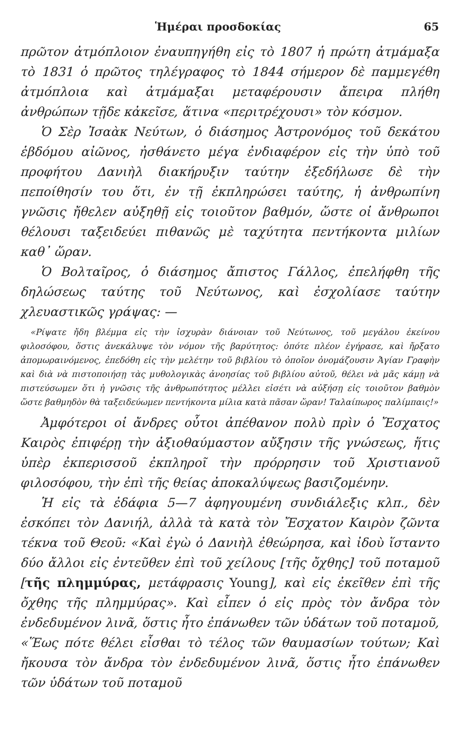Ἡμέραι προσδοκίας 65
πρῶτον ἀτμόπλοιον ἐναυπηγήθη εἰς τὸ 1807 ἡ πρώτη ἀτμάμαξα τὸ 1831 ὁ πρῶτος τηλέγραφος τὸ 1844 σήμερον δὲ παμμεγέθη ἀτμόπλοια καὶ ἀτμάμαξαι μεταφέρουσιν ἄπειρα πλήθη ἀνθρώπων τῇδε κἀκεῖσε, ἅτινα «περιτρέχουσι» τὸν κόσμον.
Ὁ Σὲρ Ἰσαὰκ Νεύτων, ὁ διάσημος Ἀστρονόμος τοῦ δεκάτου ἑβδόμου αἰῶνος, ἠσθάνετο μέγα ἐνδιαφέρον εἰς τὴν ὑπὸ τοῦ προφήτου Δανιὴλ διακήρυξιν ταύτην ἐξεδήλωσε δὲ τὴν πεποίθησίν του ὅτι, ἐν τῇ ἐκπληρώσει ταύτης, ἡ ἀνθρωπίνη γνῶσις ἤθελεν αὐξηθῇ εἰς τοιοῦτον βαθμόν, ὥστε οἱ ἄνθρωποι θέλουσι ταξειδεύει πιθανῶς μὲ ταχύτητα πεντήκοντα μιλίων καθ᾽ ὥραν.
Ὁ Βολταῖρος, ὁ διάσημος ἄπιστος Γάλλος, ἐπελήφθη τῆς δηλώσεως ταύτης τοῦ Νεύτωνος, καὶ ἐσχολίασε ταύτην χλευαστικῶς γράψας: —
«Ρίψατε ἤδη βλέμμα εἰς τὴν ἰσχυρὰν διάνοιαν τοῦ Νεύτωνος, τοῦ μεγάλου ἐκείνου φιλοσόφου, ὅστις ἀνεκάλυψε τὸν νόμον τῆς βαρύτητος: ὁπότε πλέον ἐγήρασε, καὶ ἤρξατο ἀπομωραινόμενος, ἐπεδόθη εἰς τὴν μελέτην τοῦ βιβλίου τὸ ὁποῖον ὀνομάζουσιν Ἁγίαν Γραφὴν καὶ διὰ νὰ πιστοποιήσῃ τὰς μυθολογικὰς ἀνοησίας τοῦ βιβλίου αὐτοῦ, θέλει νὰ μᾶς κάμῃ νὰ πιστεύσωμεν ὅτι ἡ γνῶσις τῆς ἀνθρωπότητος μέλλει εἰσέτι νὰ αὐξήσῃ εἰς τοιοῦτον βαθμὸν ὥστε βαθμηδὸν θὰ ταξειδεύωμεν πεντήκοντα μίλια κατὰ πᾶσαν ὥραν! Ταλαίπωρος παλίμπαις!»
Ἀμφότεροι οἱ ἄνδρες οὗτοι ἀπέθανον πολὺ πρὶν ὁ Ἔσχατος Καιρὸς ἐπιφέρῃ τὴν ἀξιοθαύμαστον αὔξησιν τῆς γνώσεως, ἥτις ὑπὲρ ἐκπερισσοῦ ἐκπληροῖ τὴν πρόρρησιν τοῦ Χριστιανοῦ φιλοσόφου, τὴν ἐπὶ τῆς θείας ἀποκαλύψεως βασιζομένην.
Ἡ εἰς τὰ ἐδάφια 5—7 ἀφηγουμένη συνδιάλεξις κλπ., δὲν ἐσκόπει τὸν Δανιήλ, ἀλλὰ τὰ κατὰ τὸν Ἔσχατον Καιρὸν ζῶντα τέκνα τοῦ Θεοῦ: «Καὶ ἐγὼ ὁ Δανιὴλ ἐθεώρησα, καὶ ἰδοὺ ἵσταντο δύο ἄλλοι εἰς ἐντεῦθεν ἐπὶ τοῦ χείλους [τῆς ὄχθης] τοῦ ποταμοῦ [τῆς πλημμύρας, μετάφρασις Young], καὶ εἰς ἐκεῖθεν ἐπὶ τῆς ὄχθης τῆς πλημμύρας». Καὶ εἶπεν ὁ εἰς πρὸς τὸν ἄνδρα τὸν ἐνδεδυμένον λινᾶ, ὅστις ἦτο ἐπάνωθεν τῶν ὑδάτων τοῦ ποταμοῦ, «Ἕως πότε θέλει εἶσθαι τὸ τέλος τῶν θαυμασίων τούτων; Καὶ ἤκουσα τὸν ἄνδρα τὸν ἐνδεδυμένον λινᾶ, ὅστις ἦτο ἐπάνωθεν τῶν ὑδάτων τοῦ ποταμοῦ